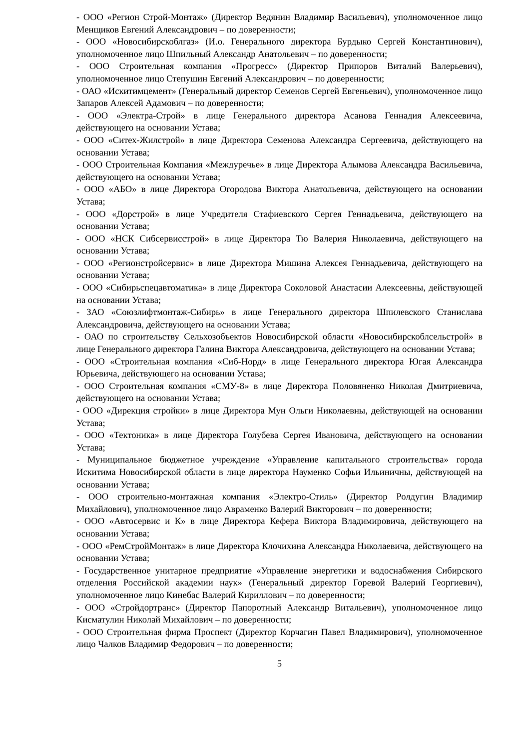- ООО «Регион Строй-Монтаж» (Директор Ведянин Владимир Васильевич), уполномоченное лицо Менщиков Евгений Александрович – по доверенности;
- ООО «Новосибирскоблгаз» (И.о. Генерального директора Бурдыко Сергей Константинович), уполномоченное лицо Шпильный Александр Анатольевич – по доверенности;
- ООО Строительная компания «Прогресс» (Директор Припоров Виталий Валерьевич), уполномоченное лицо Степушин Евгений Александрович – по доверенности;
- ОАО «Искитимцемент» (Генеральный директор Семенов Сергей Евгеньевич), уполномоченное лицо Запаров Алексей Адамович – по доверенности;
- ООО «Электра-Строй» в лице Генерального директора Асанова Геннадия Алексеевича, действующего на основании Устава;
- ООО «Ситех-Жилстрой» в лице Директора Семенова Александра Сергеевича, действующего на основании Устава;
- ООО Строительная Компания «Междуречье» в лице Директора Алымова Александра Васильевича, действующего на основании Устава;
- ООО «АБО» в лице Директора Огородова Виктора Анатольевича, действующего на основании Устава;
- ООО «Дорстрой» в лице Учредителя Стафиевского Сергея Геннадьевича, действующего на основании Устава;
- ООО «НСК Сибсервисстрой» в лице Директора Тю Валерия Николаевича, действующего на основании Устава;
- ООО «Регионстройсервис» в лице Директора Мишина Алексея Геннадьевича, действующего на основании Устава;
- ООО «Сибирьспецавтоматика» в лице Директора Соколовой Анастасии Алексеевны, действующей на основании Устава;
- ЗАО «Союзлифтмонтаж-Сибирь» в лице Генерального директора Шпилевского Станислава Александровича, действующего на основании Устава;
- ОАО по строительству Сельхозобъектов Новосибирской области «Новосибирскоблсельстрой» в лице Генерального директора Галина Виктора Александровича, действующего на основании Устава;
- ООО «Строительная компания «Сиб-Норд» в лице Генерального директора Югая Александра Юрьевича, действующего на основании Устава;
- ООО Строительная компания «СМУ-8» в лице Директора Половяненко Николая Дмитриевича, действующего на основании Устава;
- ООО «Дирекция стройки» в лице Директора Мун Ольги Николаевны, действующей на основании Устава;
- ООО «Тектоника» в лице Директора Голубева Сергея Ивановича, действующего на основании Устава;
- Муниципальное бюджетное учреждение «Управление капитального строительства» города Искитима Новосибирской области в лице директора Науменко Софьи Ильиничны, действующей на основании Устава;
- ООО строительно-монтажная компания «Электро-Стиль» (Директор Ролдугин Владимир Михайлович), уполномоченное лицо Авраменко Валерий Викторович – по доверенности;
- ООО «Автосервис и К» в лице Директора Кефера Виктора Владимировича, действующего на основании Устава;
- ООО «РемСтройМонтаж» в лице Директора Клочихина Александра Николаевича, действующего на основании Устава;
- Государственное унитарное предприятие «Управление энергетики и водоснабжения Сибирского отделения Российской академии наук» (Генеральный директор Горевой Валерий Георгиевич), уполномоченное лицо Кинебас Валерий Кириллович – по доверенности;
- ООО «Стройдортранс» (Директор Папоротный Александр Витальевич), уполномоченное лицо Кисматулин Николай Михайлович – по доверенности;
- ООО Строительная фирма Проспект (Директор Корчагин Павел Владимирович), уполномоченное лицо Чалков Владимир Федорович – по доверенности;
5